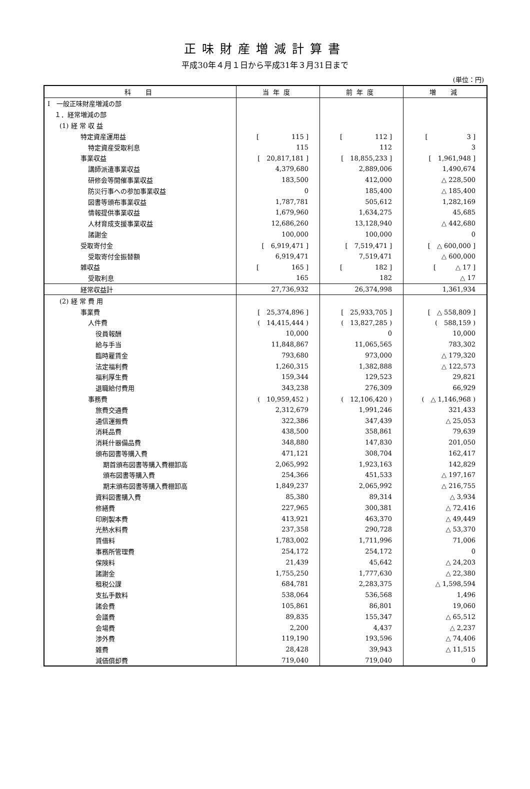正味財産増減計算書
平成30年４月１日から平成31年３月31日まで
(単位：円)
| 科 目 | 当年度 | 前年度 | 増 減 |
| --- | --- | --- | --- |
| Ⅰ 一般正味財産増減の部 | | | |
| １．経常増減の部 | | | |
| (1) 経 常 収 益 | | | |
| 特定資産運用益 | [ 115 ] | [ 112 ] | [ 3 ] |
| 特定資産受取利息 | 115 | 112 | 3 |
| 事業収益 | [ 20,817,181 ] | [ 18,855,233 ] | [ 1,961,948 ] |
| 講師派遣事業収益 | 4,379,680 | 2,889,006 | 1,490,674 |
| 研修会等開催事業収益 | 183,500 | 412,000 | △ 228,500 |
| 防災行事への参加事業収益 | 0 | 185,400 | △ 185,400 |
| 図書等頒布事業収益 | 1,787,781 | 505,612 | 1,282,169 |
| 情報提供事業収益 | 1,679,960 | 1,634,275 | 45,685 |
| 人材育成支援事業収益 | 12,686,260 | 13,128,940 | △ 442,680 |
| 諸謝金 | 100,000 | 100,000 | 0 |
| 受取寄付金 | [ 6,919,471 ] | [ 7,519,471 ] | [ △ 600,000 ] |
| 受取寄付金振替額 | 6,919,471 | 7,519,471 | △ 600,000 |
| 雑収益 | [ 165 ] | [ 182 ] | [ △ 17 ] |
| 受取利息 | 165 | 182 | △ 17 |
| 経常収益計 | 27,736,932 | 26,374,998 | 1,361,934 |
| (2) 経 常 費 用 | | | |
| 事業費 | [ 25,374,896 ] | [ 25,933,705 ] | [ △ 558,809 ] |
| 人件費 | ( 14,415,444 ) | ( 13,827,285 ) | ( 588,159 ) |
| 役員報酬 | 10,000 | 0 | 10,000 |
| 給与手当 | 11,848,867 | 11,065,565 | 783,302 |
| 臨時雇賃金 | 793,680 | 973,000 | △ 179,320 |
| 法定福利費 | 1,260,315 | 1,382,888 | △ 122,573 |
| 福利厚生費 | 159,344 | 129,523 | 29,821 |
| 退職給付費用 | 343,238 | 276,309 | 66,929 |
| 事務費 | ( 10,959,452 ) | ( 12,106,420 ) | ( △ 1,146,968 ) |
| 旅費交通費 | 2,312,679 | 1,991,246 | 321,433 |
| 通信運搬費 | 322,386 | 347,439 | △ 25,053 |
| 消耗品費 | 438,500 | 358,861 | 79,639 |
| 消耗什器備品費 | 348,880 | 147,830 | 201,050 |
| 頒布図書等購入費 | 471,121 | 308,704 | 162,417 |
| 期首頒布図書等購入費棚卸高 | 2,065,992 | 1,923,163 | 142,829 |
| 頒布図書等購入費 | 254,366 | 451,533 | △ 197,167 |
| 期末頒布図書等購入費棚卸高 | 1,849,237 | 2,065,992 | △ 216,755 |
| 資料図書購入費 | 85,380 | 89,314 | △ 3,934 |
| 修繕費 | 227,965 | 300,381 | △ 72,416 |
| 印刷製本費 | 413,921 | 463,370 | △ 49,449 |
| 光熱水料費 | 237,358 | 290,728 | △ 53,370 |
| 賃借料 | 1,783,002 | 1,711,996 | 71,006 |
| 事務所管理費 | 254,172 | 254,172 | 0 |
| 保険料 | 21,439 | 45,642 | △ 24,203 |
| 諸謝金 | 1,755,250 | 1,777,630 | △ 22,380 |
| 租税公課 | 684,781 | 2,283,375 | △ 1,598,594 |
| 支払手数料 | 538,064 | 536,568 | 1,496 |
| 諸会費 | 105,861 | 86,801 | 19,060 |
| 会議費 | 89,835 | 155,347 | △ 65,512 |
| 会場費 | 2,200 | 4,437 | △ 2,237 |
| 渉外費 | 119,190 | 193,596 | △ 74,406 |
| 雑費 | 28,428 | 39,943 | △ 11,515 |
| 減価償却費 | 719,040 | 719,040 | 0 |